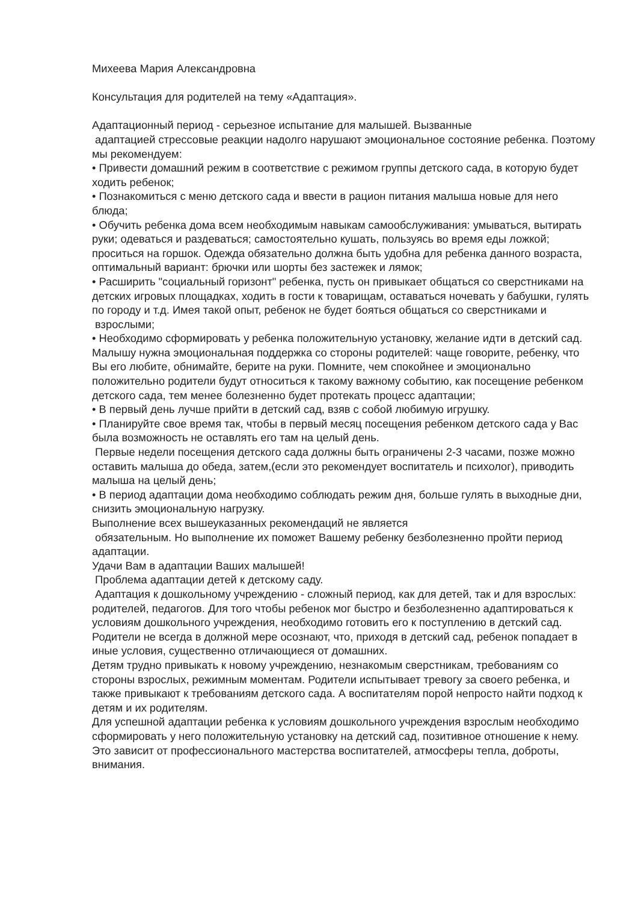Михеева Мария Александровна
Консультация для родителей на тему «Адаптация».
Адаптационный период - серьезное испытание для малышей. Вызванные
адаптацией стрессовые реакции надолго нарушают эмоциональное состояние ребенка. Поэтому мы рекомендуем:
• Привести домашний режим в соответствие с режимом группы детского сада, в которую будет ходить ребенок;
• Познакомиться с меню детского сада и ввести в рацион питания малыша новые для него блюда;
• Обучить ребенка дома всем необходимым навыкам самообслуживания: умываться, вытирать руки; одеваться и раздеваться; самостоятельно кушать, пользуясь во время еды ложкой; проситься на горшок. Одежда обязательно должна быть удобна для ребенка данного возраста, оптимальный вариант: брючки или шорты без застежек и лямок;
• Расширить "социальный горизонт" ребенка, пусть он привыкает общаться со сверстниками на детских игровых площадках, ходить в гости к товарищам, оставаться ночевать у бабушки, гулять по городу и т.д. Имея такой опыт, ребенок не будет бояться общаться со сверстниками и
взрослыми;
• Необходимо сформировать у ребенка положительную установку, желание идти в детский сад. Малышу нужна эмоциональная поддержка со стороны родителей: чаще говорите, ребенку, что Вы его любите, обнимайте, берите на руки. Помните, чем спокойнее и эмоционально положительно родители будут относиться к такому важному событию, как посещение ребенком детского сада, тем менее болезненно будет протекать процесс адаптации;
• В первый день лучше прийти в детский сад, взяв с собой любимую игрушку.
• Планируйте свое время так, чтобы в первый месяц посещения ребенком детского сада у Вас была возможность не оставлять его там на целый день.
Первые недели посещения детского сада должны быть ограничены 2-3 часами, позже можно оставить малыша до обеда, затем,(если это рекомендует воспитатель и психолог), приводить малыша на целый день;
• В период адаптации дома необходимо соблюдать режим дня, больше гулять в выходные дни, снизить эмоциональную нагрузку.
Выполнение всех вышеуказанных рекомендаций не является
обязательным. Но выполнение их поможет Вашему ребенку безболезненно пройти период адаптации.
Удачи Вам в адаптации Ваших малышей!
Проблема адаптации детей к детскому саду.
Адаптация к дошкольному учреждению - сложный период, как для детей, так и для взрослых: родителей, педагогов. Для того чтобы ребенок мог быстро и безболезненно адаптироваться к условиям дошкольного учреждения, необходимо готовить его к поступлению в детский сад. Родители не всегда в должной мере осознают, что, приходя в детский сад, ребенок попадает в иные условия, существенно отличающиеся от домашних.
Детям трудно привыкать к новому учреждению, незнакомым сверстникам, требованиям со стороны взрослых, режимным моментам. Родители испытывает тревогу за своего ребенка, и также привыкают к требованиям детского сада. А воспитателям порой непросто найти подход к детям и их родителям.
Для успешной адаптации ребенка к условиям дошкольного учреждения взрослым необходимо сформировать у него положительную установку на детский сад, позитивное отношение к нему. Это зависит от профессионального мастерства воспитателей, атмосферы тепла, доброты, внимания.